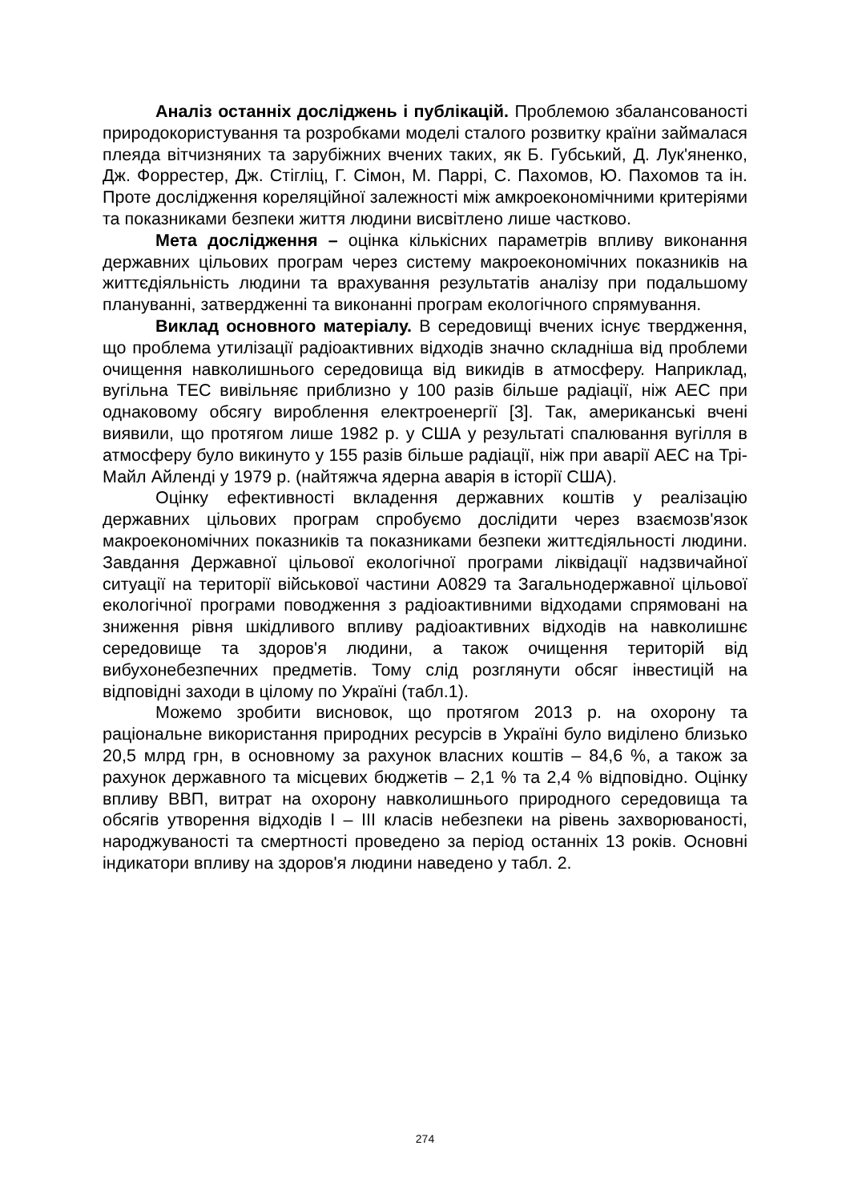Аналіз останніх досліджень і публікацій. Проблемою збалансованості природокористування та розробками моделі сталого розвитку країни займалася плеяда вітчизняних та зарубіжних вчених таких, як Б. Губський, Д. Лук'яненко, Дж. Форрестер, Дж. Стігліц, Г. Сімон, М. Паррі, С. Пахомов, Ю. Пахомов та ін. Проте дослідження кореляційної залежності між амкроекономічними критеріями та показниками безпеки життя людини висвітлено лише частково.
Мета дослідження – оцінка кількісних параметрів впливу виконання державних цільових програм через систему макроекономічних показників на життєдіяльність людини та врахування результатів аналізу при подальшому плануванні, затвердженні та виконанні програм екологічного спрямування.
Виклад основного матеріалу. В середовищі вчених існує твердження, що проблема утилізації радіоактивних відходів значно складніша від проблеми очищення навколишнього середовища від викидів в атмосферу. Наприклад, вугільна ТЕС вивільняє приблизно у 100 разів більше радіації, ніж АЕС при однаковому обсягу вироблення електроенергії [3]. Так, американські вчені виявили, що протягом лише 1982 р. у США у результаті спалювання вугілля в атмосферу було викинуто у 155 разів більше радіації, ніж при аварії АЕС на Трі-Майл Айленді у 1979 р. (найтяжча ядерна аварія в історії США).
Оцінку ефективності вкладення державних коштів у реалізацію державних цільових програм спробуємо дослідити через взаємозв'язок макроекономічних показників та показниками безпеки життєдіяльності людини. Завдання Державної цільової екологічної програми ліквідації надзвичайної ситуації на території військової частини А0829 та Загальнодержавної цільової екологічної програми поводження з радіоактивними відходами спрямовані на зниження рівня шкідливого впливу радіоактивних відходів на навколишнє середовище та здоров'я людини, а також очищення територій від вибухонебезпечних предметів. Тому слід розглянути обсяг інвестицій на відповідні заходи в цілому по Україні (табл.1).
Можемо зробити висновок, що протягом 2013 р. на охорону та раціональне використання природних ресурсів в Україні було виділено близько 20,5 млрд грн, в основному за рахунок власних коштів – 84,6 %, а також за рахунок державного та місцевих бюджетів – 2,1 % та 2,4 % відповідно. Оцінку впливу ВВП, витрат на охорону навколишнього природного середовища та обсягів утворення відходів I – III класів небезпеки на рівень захворюваності, народжуваності та смертності проведено за період останніх 13 років. Основні індикатори впливу на здоров'я людини наведено у табл. 2.
274